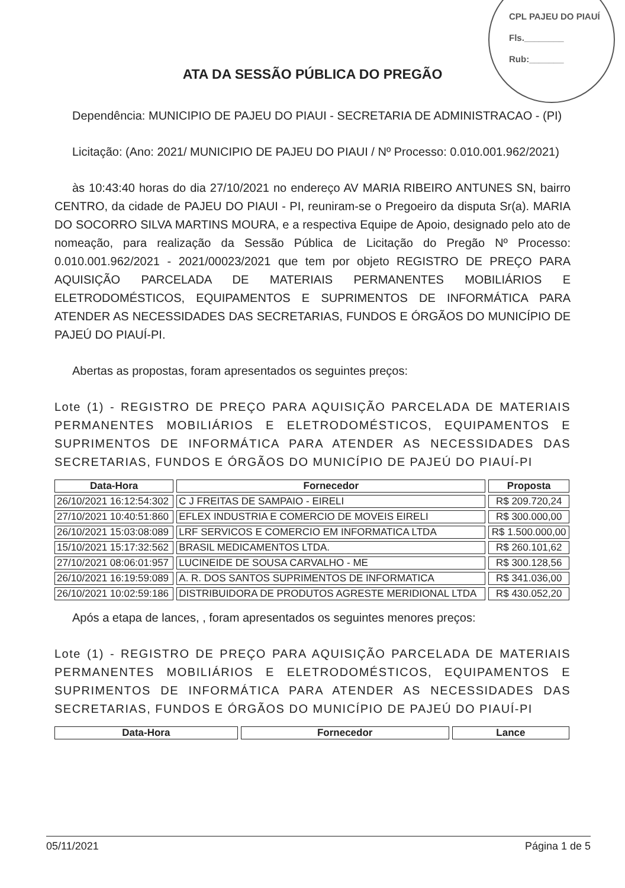CPL PAJEU DO PIAUÍ
Fls.________
Rub:_______
ATA DA SESSÃO PÚBLICA DO PREGÃO
Dependência: MUNICIPIO DE PAJEU DO PIAUI - SECRETARIA DE ADMINISTRACAO - (PI)
Licitação: (Ano: 2021/ MUNICIPIO DE PAJEU DO PIAUI / Nº Processo: 0.010.001.962/2021)
às 10:43:40 horas do dia 27/10/2021 no endereço AV MARIA RIBEIRO ANTUNES SN, bairro CENTRO, da cidade de PAJEU DO PIAUI - PI, reuniram-se o Pregoeiro da disputa Sr(a). MARIA DO SOCORRO SILVA MARTINS MOURA, e a respectiva Equipe de Apoio, designado pelo ato de nomeação, para realização da Sessão Pública de Licitação do Pregão Nº Processo: 0.010.001.962/2021 - 2021/00023/2021 que tem por objeto REGISTRO DE PREÇO PARA AQUISIÇÃO PARCELADA DE MATERIAIS PERMANENTES MOBILIÁRIOS E ELETRODOMÉSTICOS, EQUIPAMENTOS E SUPRIMENTOS DE INFORMÁTICA PARA ATENDER AS NECESSIDADES DAS SECRETARIAS, FUNDOS E ÓRGÃOS DO MUNICÍPIO DE PAJEÚ DO PIAUÍ-PI.
Abertas as propostas, foram apresentados os seguintes preços:
Lote (1) - REGISTRO DE PREÇO PARA AQUISIÇÃO PARCELADA DE MATERIAIS PERMANENTES MOBILIÁRIOS E ELETRODOMÉSTICOS, EQUIPAMENTOS E SUPRIMENTOS DE INFORMÁTICA PARA ATENDER AS NECESSIDADES DAS SECRETARIAS, FUNDOS E ÓRGÃOS DO MUNICÍPIO DE PAJEÚ DO PIAUÍ-PI
| Data-Hora | Fornecedor | Proposta |
| --- | --- | --- |
| 26/10/2021 16:12:54:302 | C J FREITAS DE SAMPAIO - EIRELI | R$ 209.720,24 |
| 27/10/2021 10:40:51:860 | EFLEX INDUSTRIA E COMERCIO DE MOVEIS EIRELI | R$ 300.000,00 |
| 26/10/2021 15:03:08:089 | LRF SERVICOS E COMERCIO EM INFORMATICA LTDA | R$ 1.500.000,00 |
| 15/10/2021 15:17:32:562 | BRASIL MEDICAMENTOS LTDA. | R$ 260.101,62 |
| 27/10/2021 08:06:01:957 | LUCINEIDE DE SOUSA CARVALHO - ME | R$ 300.128,56 |
| 26/10/2021 16:19:59:089 | A. R. DOS SANTOS SUPRIMENTOS DE INFORMATICA | R$ 341.036,00 |
| 26/10/2021 10:02:59:186 | DISTRIBUIDORA DE PRODUTOS AGRESTE MERIDIONAL LTDA | R$ 430.052,20 |
Após a etapa de lances, , foram apresentados os seguintes menores preços:
Lote (1) - REGISTRO DE PREÇO PARA AQUISIÇÃO PARCELADA DE MATERIAIS PERMANENTES MOBILIÁRIOS E ELETRODOMÉSTICOS, EQUIPAMENTOS E SUPRIMENTOS DE INFORMÁTICA PARA ATENDER AS NECESSIDADES DAS SECRETARIAS, FUNDOS E ÓRGÃOS DO MUNICÍPIO DE PAJEÚ DO PIAUÍ-PI
| Data-Hora | Fornecedor | Lance |
| --- | --- | --- |
05/11/2021 Página 1 de 5